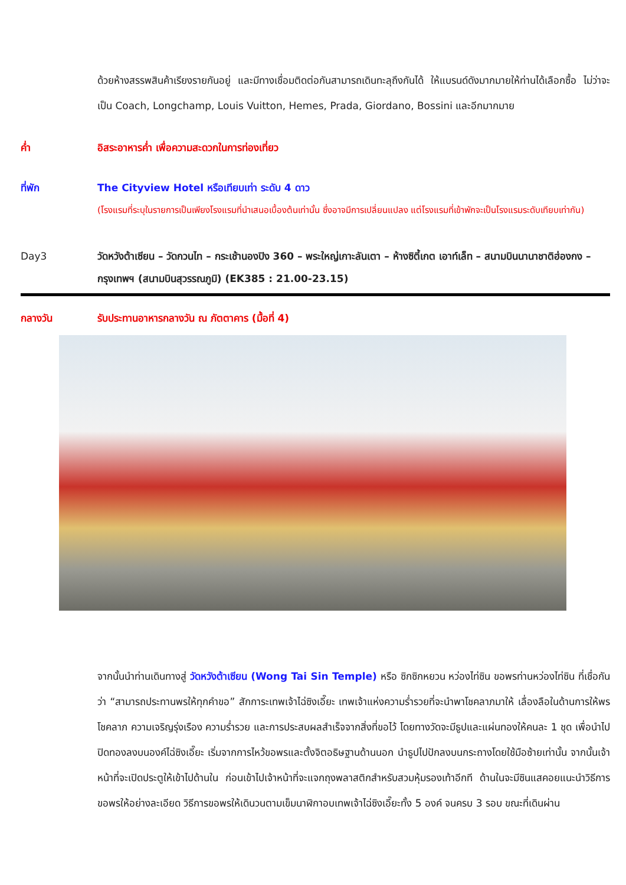ด้วยห้างสรรพสินค้าเรียงรายกันอยู่ และมีทางเชื่อมติดต่อกันสามารถเดินทะลุถึงกันได้ ให้แบรนด์ดังมากมายให้ท่านได้เลือกซื้อ ไม่ว่าจะเป็น Coach, Longchamp, Louis Vuitton, Hemes, Prada, Giordano, Bossini และอีกมากมาย
ค่ำ อิสระอาหารค่ำ เพื่อความสะดวกในการท่องเที่ยว
ที่พัก The Cityview Hotel หรือเทียบเท่า ระดับ 4 ดาว
(โรงแรมที่ระบุในรายการเป็นเพียงโรงแรมที่นำเสนอเบื้องต้นเท่านั้น ซึ่งอาจมีการเปลี่ยนแปลง แต่โรงแรมที่เข้าพักจะเป็นโรงแรมระดับเทียบเท่ากัน)
Day3 วัดหวังต้าเซียน – วัดกวนไท – กระเช้านองปิง 360 – พระใหญ่เกาะลันเตา – ห้างซิตี้เกต เอาท์เล็ท – สนามบินนานาชาติฮ่องกง – กรุงเทพฯ (สนามบินสุวรรณภูมิ) (EK385 : 21.00-23.15)
กลางวัน รับประทานอาหารกลางวัน ณ ภัตตาคาร (มื้อที่ 4)
จากนั้นนำท่านเดินทางสู่ วัดหวังต้าเซียน (Wong Tai Sin Temple) หรือ ซิกซิกหยวน หว่องไท่ซิน ขอพรท่านหว่องไท่ซิน ที่เชื่อกันว่า “สามารถประทานพรให้ทุกคำขอ” สักการะเทพเจ้าไฉ่ซิงเอี๊ยะ เทพเจ้าแห่งความร่ำรวยที่จะนำพาโชคลาภมาให้ เลื่องลือในด้านการให้พรโชคลาภ ความเจริญรุ่งเรือง ความร่ำรวย และการประสบผลสำเร็จจากสิ่งที่ขอไว้ โดยทางวัดจะมีธูปและแผ่นทองให้คนละ 1 ชุด เพื่อนำไปปิดทองลงบนองค์ไฉ่ซิงเอี๊ยะ เริ่มจากการไหว้ขอพรและตั้งจิตอธิษฐานด้านนอก นำธูปไปปักลงบนกระถางโดยใช้มือซ้ายเท่านั้น จากนั้นเจ้าหน้าที่จะเปิดประตูให้เข้าไปด้านใน ก่อนเข้าไปเจ้าหน้าที่จะแจกถุงพลาสติกสำหรับสวมหุ้มรองเท้าอีกที ด้านในจะมีซินแสคอยแนะนำวิธีการขอพรให้อย่างละเอียด วิธีการขอพรให้เดินวนตามเข็มนาฬิกาอบเทพเจ้าไฉ่ซิงเอี๊ยะทั้ง 5 องค์ จนครบ 3 รอบ ขณะที่เดินผ่าน